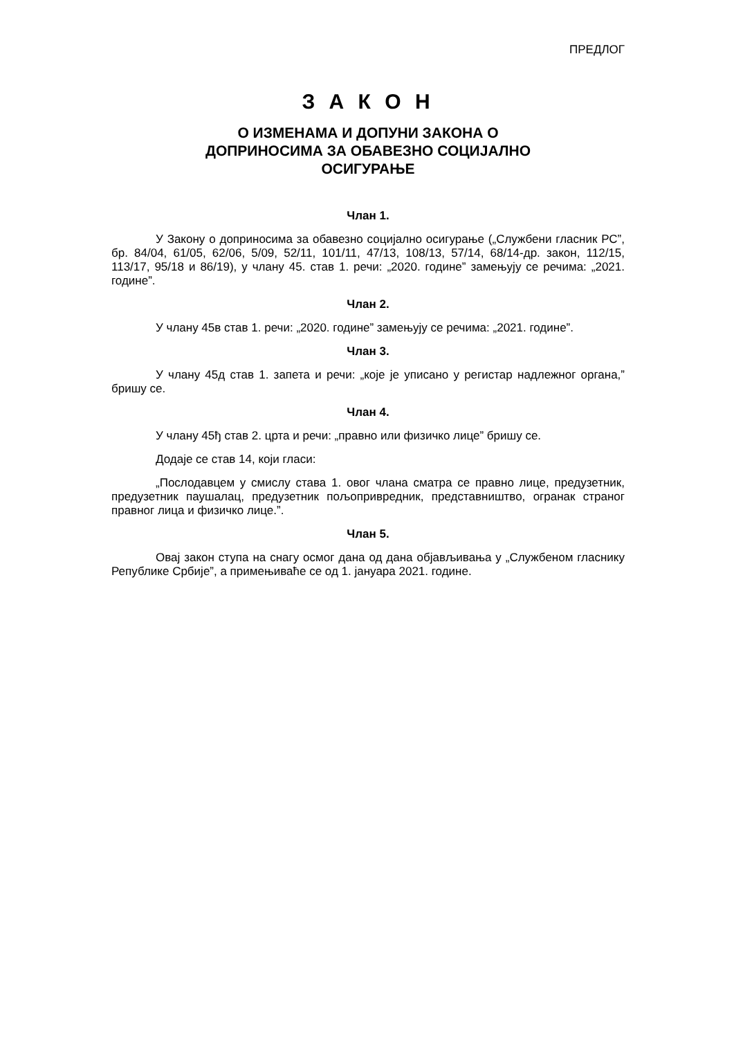ПРЕДЛОГ
З А К О Н
О ИЗМЕНАМА И ДОПУНИ ЗАКОНА О
ДОПРИНОСИМА ЗА ОБАВЕЗНО СОЦИЈАЛНО
ОСИГУРАЊЕ
Члан 1.
У Закону о доприносима за обавезно социјално осигурање („Службени гласник РС”, бр. 84/04, 61/05, 62/06, 5/09, 52/11, 101/11, 47/13, 108/13, 57/14, 68/14-др. закон, 112/15, 113/17, 95/18 и 86/19), у члану 45. став 1. речи: „2020. године” замењују се речима: „2021. године”.
Члан 2.
У члану 45в став 1. речи: „2020. године” замењују се речима: „2021. године”.
Члан 3.
У члану 45д став 1. запета и речи: „које је уписано у регистар надлежног органа,” бришу се.
Члан 4.
У члану 45ђ став 2. црта и речи: „правно или физичко лице” бришу се.
Додаје се став 14, који гласи:
„Послодавцем у смислу става 1. овог члана сматра се правно лице, предузетник, предузетник паушалац, предузетник пољопривредник, представништво, огранак страног правног лица и физичко лице.”.
Члан 5.
Овај закон ступа на снагу осмог дана од дана објављивања у „Службеном гласнику Републике Србије”, а примењиваће се од 1. јануара 2021. године.